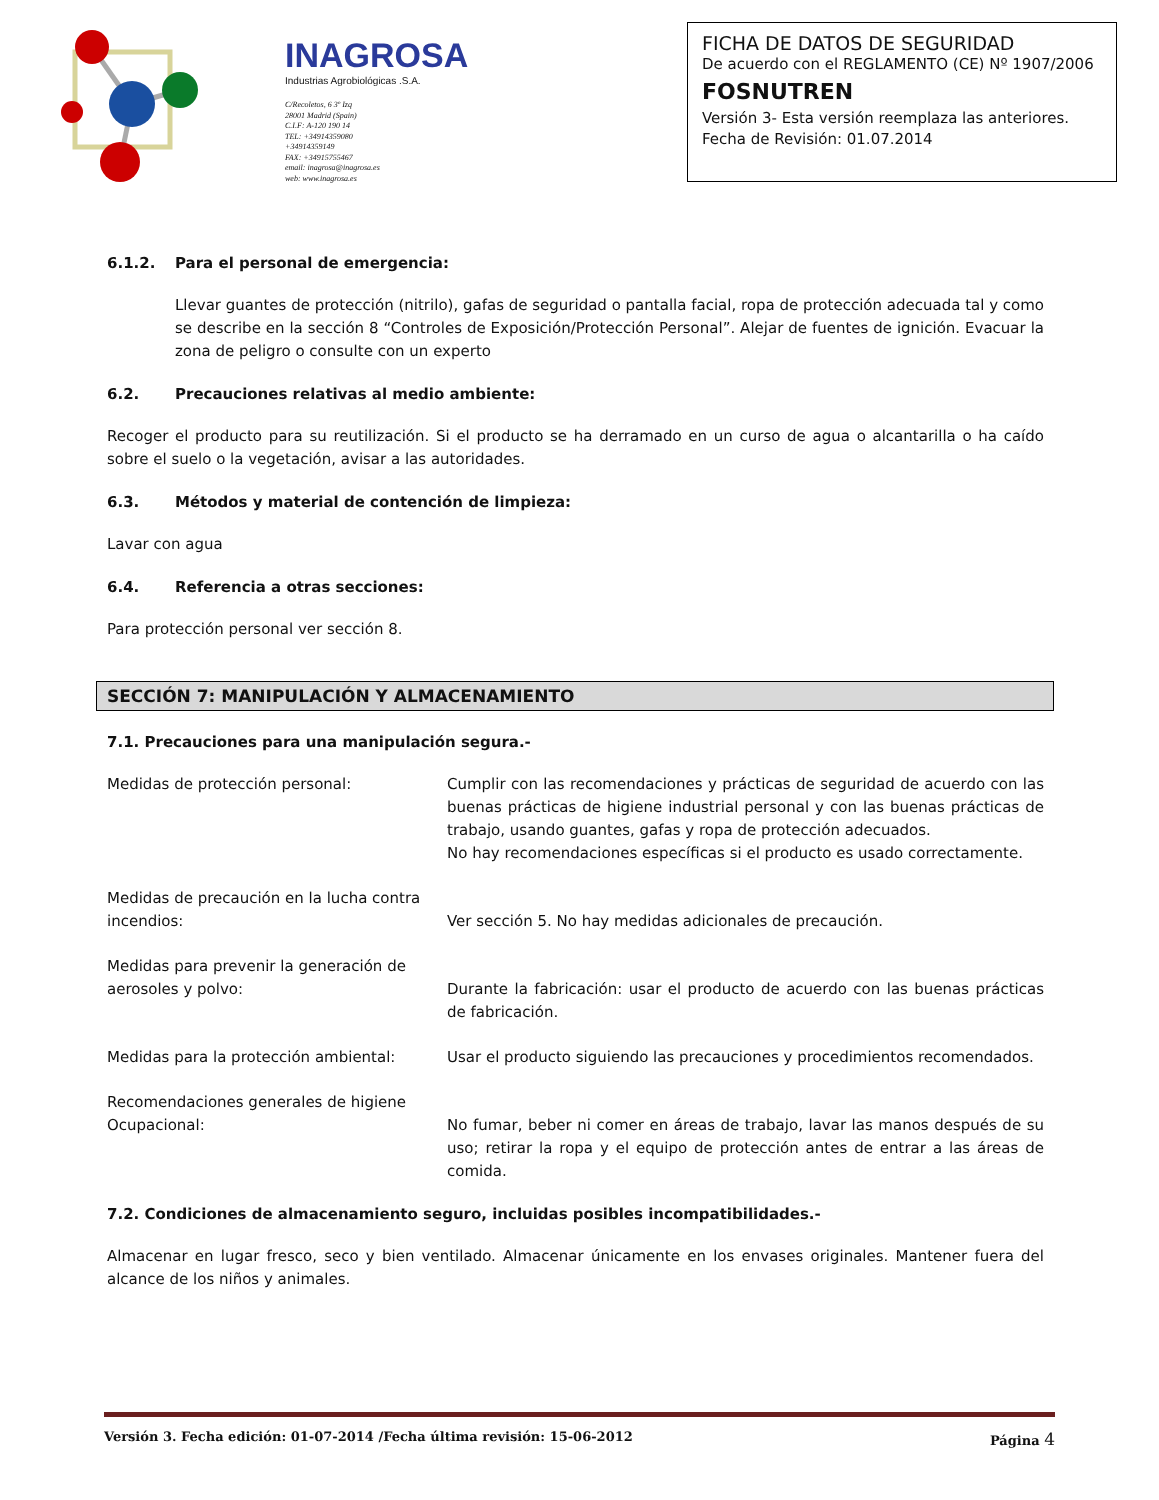INAGROSA
Industrias Agrobiológicas .S.A.
C/Recoletos, 6 3º Izq
28001 Madrid (Spain)
C.I.F: A-120 190 14
TEL: +34914359080
+34914359149
FAX: +34915755467
email: inagrosa@inagrosa.es
web: www.inagrosa.es
FICHA DE DATOS DE SEGURIDAD
De acuerdo con el REGLAMENTO (CE) Nº 1907/2006
FOSNUTREN
Versión 3- Esta versión reemplaza las anteriores.
Fecha de Revisión: 01.07.2014
6.1.2. Para el personal de emergencia:
Llevar guantes de protección (nitrilo), gafas de seguridad o pantalla facial, ropa de protección adecuada tal y como se describe en la sección 8 “Controles de Exposición/Protección Personal”. Alejar de fuentes de ignición. Evacuar la zona de peligro o consulte con un experto
6.2. Precauciones relativas al medio ambiente:
Recoger el producto para su reutilización. Si el producto se ha derramado en un curso de agua o alcantarilla o ha caído sobre el suelo o la vegetación, avisar a las autoridades.
6.3. Métodos y material de contención de limpieza:
Lavar con agua
6.4. Referencia a otras secciones:
Para protección personal ver sección 8.
SECCIÓN 7: MANIPULACIÓN Y ALMACENAMIENTO
7.1. Precauciones para una manipulación segura.-
Medidas de protección personal: Cumplir con las recomendaciones y prácticas de seguridad de acuerdo con las buenas prácticas de higiene industrial personal y con las buenas prácticas de trabajo, usando guantes, gafas y ropa de protección adecuados.
No hay recomendaciones específicas si el producto es usado correctamente.
Medidas de precaución en la lucha contra incendios:
Ver sección 5. No hay medidas adicionales de precaución.
Medidas para prevenir la generación de aerosoles y polvo:
Durante la fabricación: usar el producto de acuerdo con las buenas prácticas de fabricación.
Medidas para la protección ambiental: Usar el producto siguiendo las precauciones y procedimientos recomendados.
Recomendaciones generales de higiene Ocupacional:
No fumar, beber ni comer en áreas de trabajo, lavar las manos después de su uso; retirar la ropa y el equipo de protección antes de entrar a las áreas de comida.
7.2. Condiciones de almacenamiento seguro, incluidas posibles incompatibilidades.-
Almacenar en lugar fresco, seco y bien ventilado. Almacenar únicamente en los envases originales. Mantener fuera del alcance de los niños y animales.
Versión 3. Fecha edición: 01-07-2014 /Fecha última revisión: 15-06-2012 Página 4